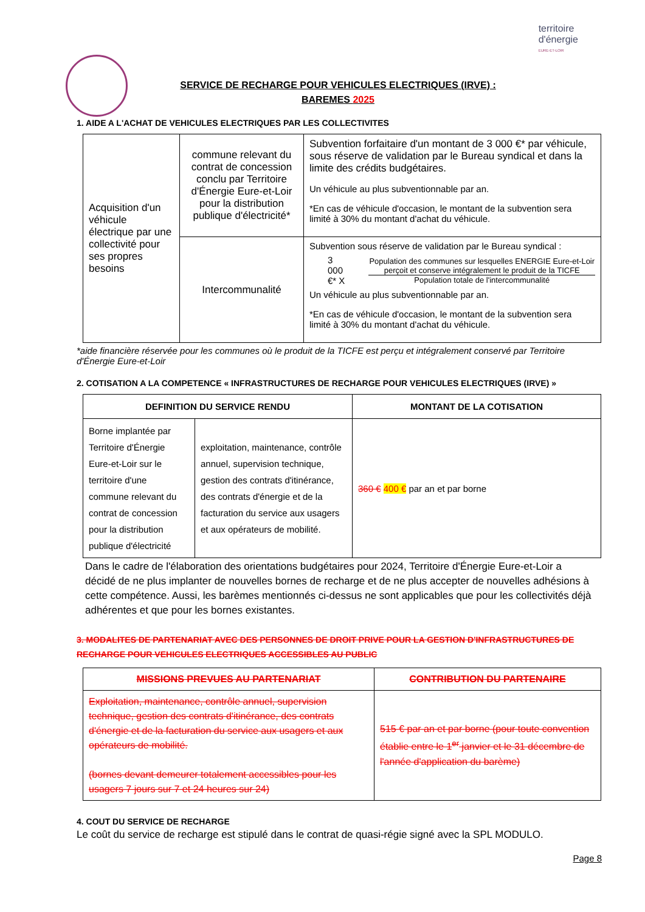territoire
d'énergie
EURE-ET-LOIR
SERVICE DE RECHARGE POUR VEHICULES ELECTRIQUES (IRVE) :
BAREMES 2025
1. AIDE A L'ACHAT DE VEHICULES ELECTRIQUES PAR LES COLLECTIVITES
| Acquisition d'un véhicule électrique par une collectivité pour ses propres besoins | commune relevant du contrat de concession conclu par Territoire d'Énergie Eure-et-Loir pour la distribution publique d'électricité* | Subvention forfaitaire d'un montant de 3 000 €* par véhicule, sous réserve de validation par le Bureau syndical et dans la limite des crédits budgétaires. Un véhicule au plus subventionnable par an. *En cas de véhicule d'occasion, le montant de la subvention sera limité à 30% du montant d'achat du véhicule. |
| | Intercommunalité | Subvention sous réserve de validation par le Bureau syndical : 3 000 €* X Population des communes sur lesquelles ENERGIE Eure-et-Loir perçoit et conserve intégralement le produit de la TICFE Population totale de l'intercommunalité Un véhicule au plus subventionnable par an. *En cas de véhicule d'occasion, le montant de la subvention sera limité à 30% du montant d'achat du véhicule. |
*aide financière réservée pour les communes où le produit de la TICFE est perçu et intégralement conservé par Territoire d'Énergie Eure-et-Loir
2. COTISATION A LA COMPETENCE « INFRASTRUCTURES DE RECHARGE POUR VEHICULES ELECTRIQUES (IRVE) »
| DEFINITION DU SERVICE RENDU | | MONTANT DE LA COTISATION |
| --- | --- | --- |
| Borne implantée par Territoire d'Énergie Eure-et-Loir sur le territoire d'une commune relevant du contrat de concession pour la distribution publique d'électricité | exploitation, maintenance, contrôle annuel, supervision technique, gestion des contrats d'itinérance, des contrats d'énergie et de la facturation du service aux usagers et aux opérateurs de mobilité. | 360 € 400 € par an et par borne |
Dans le cadre de l'élaboration des orientations budgétaires pour 2024, Territoire d'Énergie Eure-et-Loir a décidé de ne plus implanter de nouvelles bornes de recharge et de ne plus accepter de nouvelles adhésions à cette compétence. Aussi, les barèmes mentionnés ci-dessus ne sont applicables que pour les collectivités déjà adhérentes et que pour les bornes existantes.
3. MODALITES DE PARTENARIAT AVEC DES PERSONNES DE DROIT PRIVE POUR LA GESTION D'INFRASTRUCTURES DE RECHARGE POUR VEHICULES ELECTRIQUES ACCESSIBLES AU PUBLIC
| MISSIONS PREVUES AU PARTENARIAT | CONTRIBUTION DU PARTENAIRE |
| --- | --- |
| Exploitation, maintenance, contrôle annuel, supervision technique, gestion des contrats d'itinérance, des contrats d'énergie et de la facturation du service aux usagers et aux opérateurs de mobilité. (bornes devant demeurer totalement accessibles pour les usagers 7 jours sur 7 et 24 heures sur 24) | 515 € par an et par borne (pour toute convention établie entre le 1<sup>er</sup> janvier et le 31 décembre de l'année d'application du barème) |
4. COUT DU SERVICE DE RECHARGE
Le coût du service de recharge est stipulé dans le contrat de quasi-régie signé avec la SPL MODULO.
Page 8